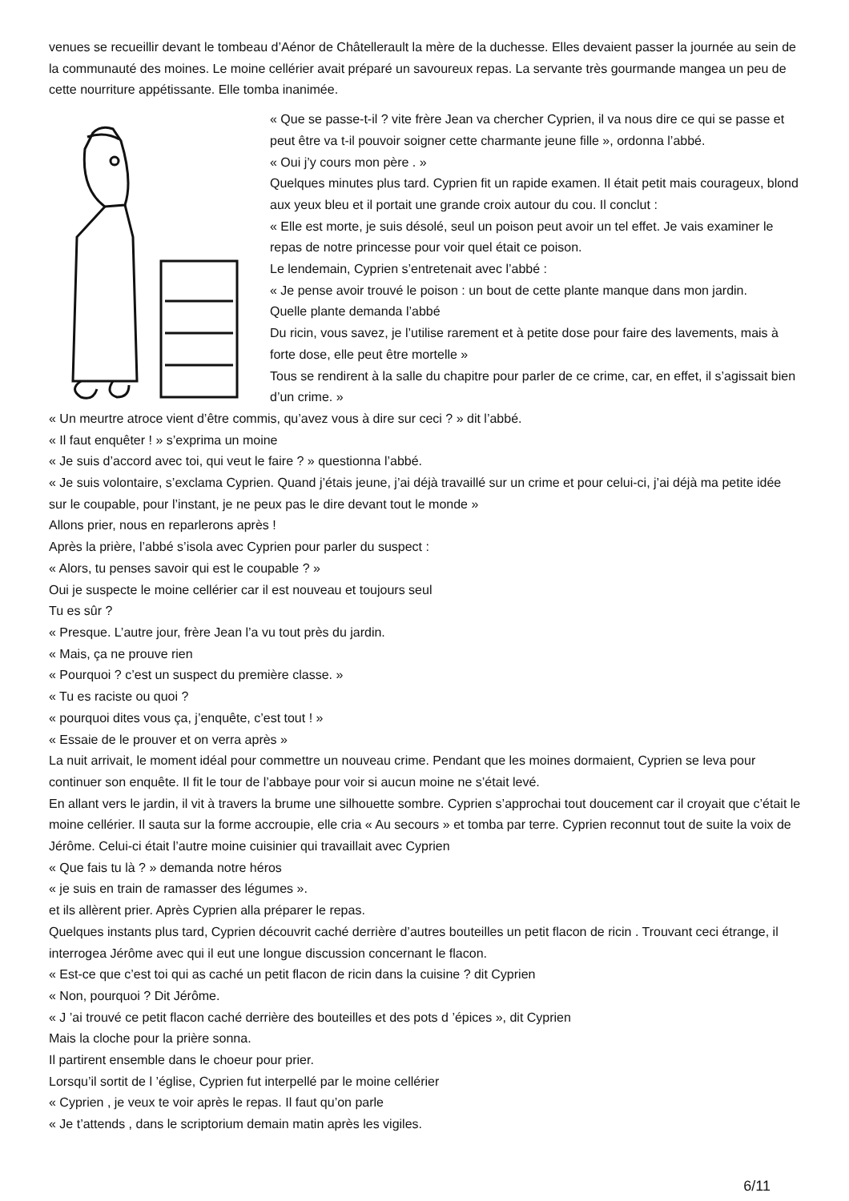venues se recueillir devant le tombeau d’Aénor de Châtellerault la mère de la duchesse. Elles devaient passer la journée au sein de la communauté des moines. Le moine cellérier avait préparé un savoureux repas. La servante très gourmande mangea un peu de cette nourriture appétissante. Elle tomba inanimée.
« Que se passe-t-il ? vite frère Jean va chercher Cyprien, il va nous dire ce qui se passe et peut être va t-il pouvoir soigner cette charmante jeune fille », ordonna l’abbé.
« Oui j’y cours mon père . »
Quelques minutes plus tard. Cyprien fit un rapide examen. Il était petit mais courageux, blond aux yeux bleu et il portait une grande croix autour du cou. Il conclut :
« Elle est morte, je suis désolé, seul un poison peut avoir un tel effet. Je vais examiner le repas de notre princesse pour voir quel était ce poison.
Le lendemain, Cyprien s’entretenait avec l’abbé :
« Je pense avoir trouvé le poison : un bout de cette plante manque dans mon jardin.
Quelle plante demanda l’abbé
Du ricin, vous savez, je l’utilise rarement et à petite dose pour faire des lavements, mais à forte dose, elle peut être mortelle »
Tous se rendirent à la salle du chapitre pour parler de ce crime, car, en effet, il s’agissait bien d’un crime. »
« Un meurtre atroce vient d’être commis, qu’avez vous à dire sur ceci ? » dit l’abbé.
« Il faut enquêter ! » s’exprima un moine
« Je suis d’accord avec toi, qui veut le faire ? » questionna l’abbé.
« Je suis volontaire, s’exclama Cyprien. Quand j’étais jeune, j’ai déjà travaillé sur un crime et pour celui-ci, j’ai déjà ma petite idée sur le coupable, pour l’instant, je ne peux pas le dire devant tout le monde »
Allons prier, nous en reparlerons après !
Après la prière, l’abbé s’isola avec Cyprien pour parler du suspect :
« Alors, tu penses savoir qui est le coupable ? »
Oui je suspecte le moine cellérier car il est nouveau et toujours seul
Tu es sûr ?
« Presque. L’autre jour, frère Jean l’a vu tout près du jardin.
« Mais, ça ne prouve rien
« Pourquoi ? c’est un suspect du première classe. »
« Tu es raciste ou quoi ?
« pourquoi dites vous ça, j’enquête, c’est tout ! »
« Essaie de le prouver et on verra après »
La nuit arrivait, le moment idéal pour commettre un nouveau crime. Pendant que les moines dormaient, Cyprien se leva pour continuer son enquête. Il fit le tour de l’abbaye pour voir si aucun moine ne s’était levé.
En allant vers le jardin, il vit à travers la brume une silhouette sombre. Cyprien s’approchai tout doucement car il croyait que c’était le moine cellérier. Il sauta sur la forme accroupie, elle cria « Au secours » et tomba par terre. Cyprien reconnut tout de suite la voix de Jérôme. Celui-ci était l’autre moine cuisinier qui travaillait avec Cyprien
« Que fais tu là ? » demanda notre héros
« je suis en train de ramasser des légumes ».
et ils allèrent prier. Après Cyprien alla préparer le repas.
Quelques instants plus tard, Cyprien découvrit caché derrière d’autres bouteilles un petit flacon de ricin . Trouvant ceci étrange, il interrogea Jérôme avec qui il eut une longue discussion concernant le flacon.
« Est-ce que c’est toi qui as caché un petit flacon de ricin dans la cuisine ? dit Cyprien
« Non, pourquoi ? Dit Jérôme.
« J ’ai trouvé ce petit flacon caché derrière des bouteilles et des pots d ’épices », dit Cyprien
Mais la cloche pour la prière sonna.
Il partirent ensemble dans le choeur pour prier.
Lorsqu’il sortit de l ’église, Cyprien fut interpellé par le moine cellérier
« Cyprien , je veux te voir après le repas. Il faut qu’on parle
« Je t’attends , dans le scriptorium demain matin après les vigiles.
6/11